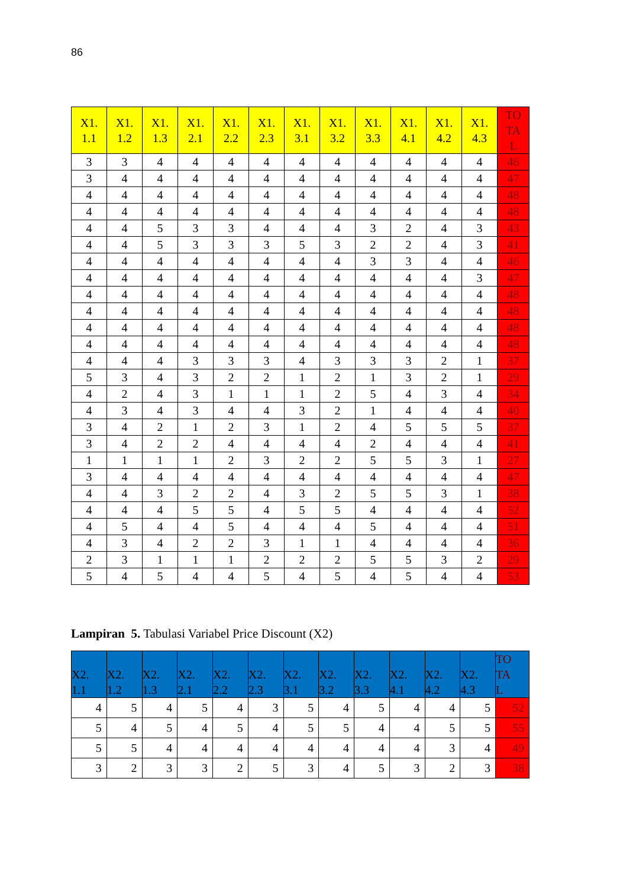86
| X1. 1.1 | X1. 1.2 | X1. 1.3 | X1. 2.1 | X1. 2.2 | X1. 2.3 | X1. 3.1 | X1. 3.2 | X1. 3.3 | X1. 4.1 | X1. 4.2 | X1. 4.3 | TO TA L |
| --- | --- | --- | --- | --- | --- | --- | --- | --- | --- | --- | --- | --- |
| 3 | 3 | 4 | 4 | 4 | 4 | 4 | 4 | 4 | 4 | 4 | 4 | 46 |
| 3 | 4 | 4 | 4 | 4 | 4 | 4 | 4 | 4 | 4 | 4 | 4 | 47 |
| 4 | 4 | 4 | 4 | 4 | 4 | 4 | 4 | 4 | 4 | 4 | 4 | 48 |
| 4 | 4 | 4 | 4 | 4 | 4 | 4 | 4 | 4 | 4 | 4 | 4 | 48 |
| 4 | 4 | 5 | 3 | 3 | 4 | 4 | 4 | 3 | 2 | 4 | 3 | 43 |
| 4 | 4 | 5 | 3 | 3 | 3 | 5 | 3 | 2 | 2 | 4 | 3 | 41 |
| 4 | 4 | 4 | 4 | 4 | 4 | 4 | 4 | 3 | 3 | 4 | 4 | 46 |
| 4 | 4 | 4 | 4 | 4 | 4 | 4 | 4 | 4 | 4 | 4 | 3 | 47 |
| 4 | 4 | 4 | 4 | 4 | 4 | 4 | 4 | 4 | 4 | 4 | 4 | 48 |
| 4 | 4 | 4 | 4 | 4 | 4 | 4 | 4 | 4 | 4 | 4 | 4 | 48 |
| 4 | 4 | 4 | 4 | 4 | 4 | 4 | 4 | 4 | 4 | 4 | 4 | 48 |
| 4 | 4 | 4 | 4 | 4 | 4 | 4 | 4 | 4 | 4 | 4 | 4 | 48 |
| 4 | 4 | 4 | 3 | 3 | 3 | 4 | 3 | 3 | 3 | 2 | 1 | 37 |
| 5 | 3 | 4 | 3 | 2 | 2 | 1 | 2 | 1 | 3 | 2 | 1 | 29 |
| 4 | 2 | 4 | 3 | 1 | 1 | 1 | 2 | 5 | 4 | 3 | 4 | 34 |
| 4 | 3 | 4 | 3 | 4 | 4 | 3 | 2 | 1 | 4 | 4 | 4 | 40 |
| 3 | 4 | 2 | 1 | 2 | 3 | 1 | 2 | 4 | 5 | 5 | 5 | 37 |
| 3 | 4 | 2 | 2 | 4 | 4 | 4 | 4 | 2 | 4 | 4 | 4 | 41 |
| 1 | 1 | 1 | 1 | 2 | 3 | 2 | 2 | 5 | 5 | 3 | 1 | 27 |
| 3 | 4 | 4 | 4 | 4 | 4 | 4 | 4 | 4 | 4 | 4 | 4 | 47 |
| 4 | 4 | 3 | 2 | 2 | 4 | 3 | 2 | 5 | 5 | 3 | 1 | 38 |
| 4 | 4 | 4 | 5 | 5 | 4 | 5 | 5 | 4 | 4 | 4 | 4 | 52 |
| 4 | 5 | 4 | 4 | 5 | 4 | 4 | 4 | 5 | 4 | 4 | 4 | 51 |
| 4 | 3 | 4 | 2 | 2 | 3 | 1 | 1 | 4 | 4 | 4 | 4 | 36 |
| 2 | 3 | 1 | 1 | 1 | 2 | 2 | 2 | 5 | 5 | 3 | 2 | 29 |
| 5 | 4 | 5 | 4 | 4 | 5 | 4 | 5 | 4 | 5 | 4 | 4 | 53 |
Lampiran 5. Tabulasi Variabel Price Discount (X2)
| X2. 1.1 | X2. 1.2 | X2. 1.3 | X2. 2.1 | X2. 2.2 | X2. 2.3 | X2. 3.1 | X2. 3.2 | X2. 3.3 | X2. 4.1 | X2. 4.2 | X2. 4.3 | TO TA L |
| --- | --- | --- | --- | --- | --- | --- | --- | --- | --- | --- | --- | --- |
| 4 | 5 | 4 | 5 | 4 | 3 | 5 | 4 | 5 | 4 | 4 | 5 | 52 |
| 5 | 4 | 5 | 4 | 5 | 4 | 5 | 5 | 4 | 4 | 5 | 5 | 55 |
| 5 | 5 | 4 | 4 | 4 | 4 | 4 | 4 | 4 | 4 | 3 | 4 | 49 |
| 3 | 2 | 3 | 3 | 2 | 5 | 3 | 4 | 5 | 3 | 2 | 3 | 38 |